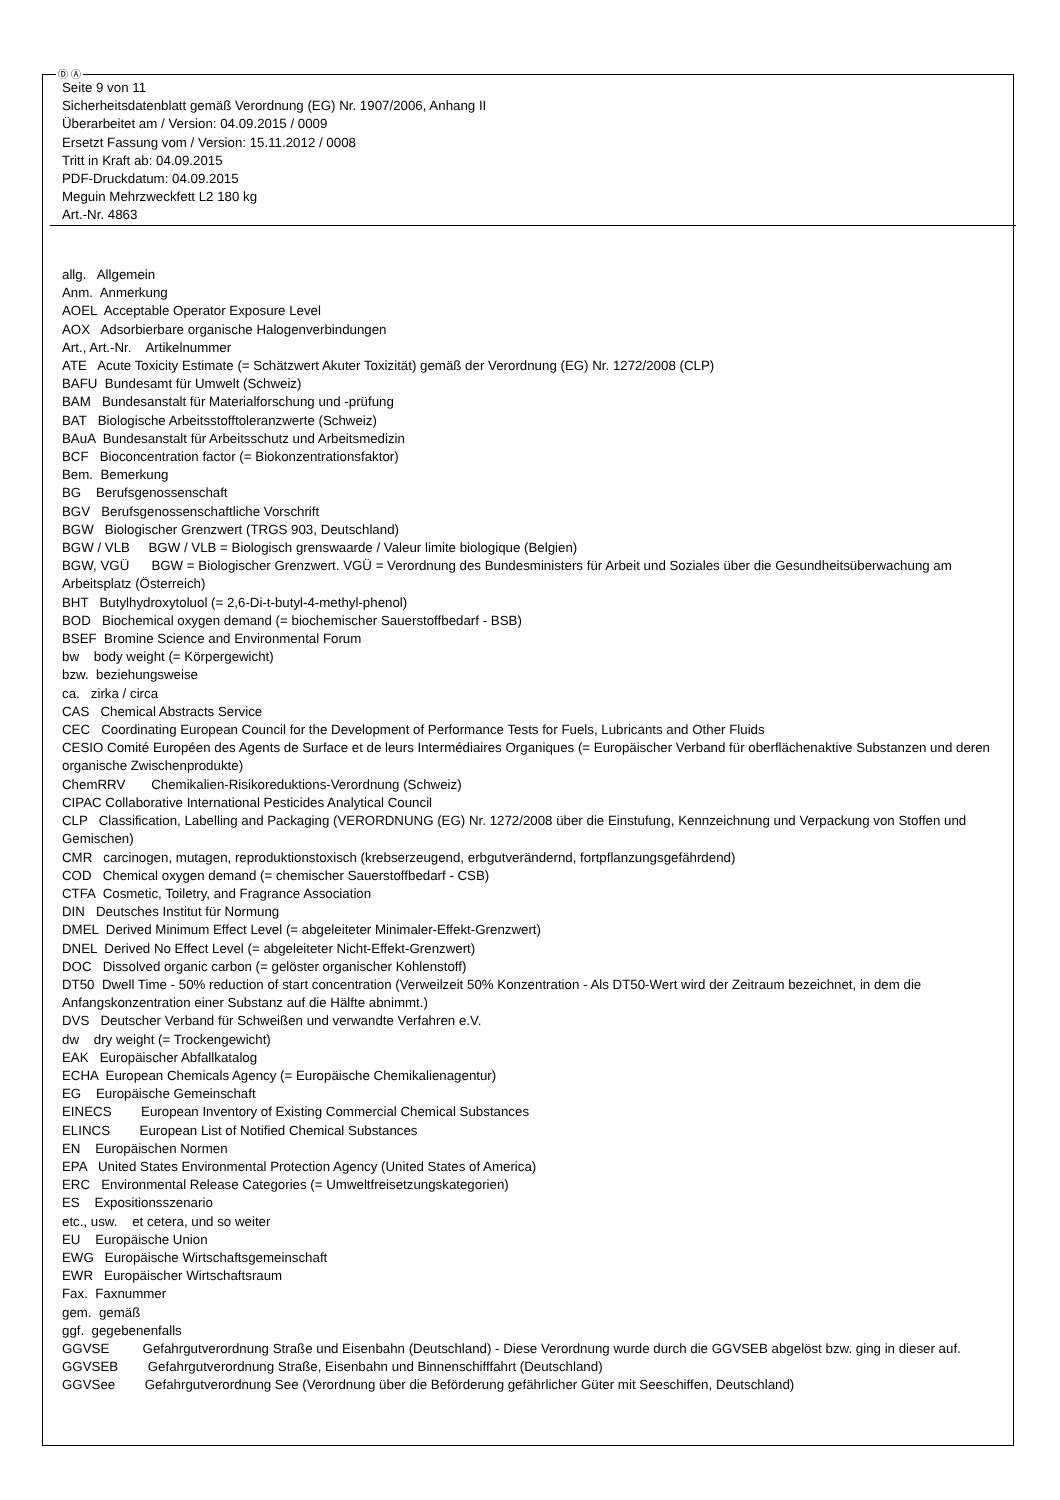Ⓓ Ⓐ
Seite 9 von 11
Sicherheitsdatenblatt gemäß Verordnung (EG) Nr. 1907/2006, Anhang II
Überarbeitet am / Version: 04.09.2015 / 0009
Ersetzt Fassung vom / Version: 15.11.2012 / 0008
Tritt in Kraft ab: 04.09.2015
PDF-Druckdatum: 04.09.2015
Meguin Mehrzweckfett L2 180 kg
Art.-Nr. 4863
allg. Allgemein
Anm. Anmerkung
AOEL Acceptable Operator Exposure Level
AOX Adsorbierbare organische Halogenverbindungen
Art., Art.-Nr. Artikelnummer
ATE Acute Toxicity Estimate (= Schätzwert Akuter Toxizität) gemäß der Verordnung (EG) Nr. 1272/2008 (CLP)
BAFU Bundesamt für Umwelt (Schweiz)
BAM Bundesanstalt für Materialforschung und -prüfung
BAT Biologische Arbeitsstofftoleranzwerte (Schweiz)
BAuA Bundesanstalt für Arbeitsschutz und Arbeitsmedizin
BCF Bioconcentration factor (= Biokonzentrationsfaktor)
Bem. Bemerkung
BG Berufsgenossenschaft
BGV Berufsgenossenschaftliche Vorschrift
BGW Biologischer Grenzwert (TRGS 903, Deutschland)
BGW / VLB BGW / VLB = Biologisch grenswaarde / Valeur limite biologique (Belgien)
BGW, VGÜ BGW = Biologischer Grenzwert. VGÜ = Verordnung des Bundesministers für Arbeit und Soziales über die Gesundheitsüberwachung am Arbeitsplatz (Österreich)
BHT Butylhydroxytoluol (= 2,6-Di-t-butyl-4-methyl-phenol)
BOD Biochemical oxygen demand (= biochemischer Sauerstoffbedarf - BSB)
BSEF Bromine Science and Environmental Forum
bw body weight (= Körpergewicht)
bzw. beziehungsweise
ca. zirka / circa
CAS Chemical Abstracts Service
CEC Coordinating European Council for the Development of Performance Tests for Fuels, Lubricants and Other Fluids
CESIO Comité Européen des Agents de Surface et de leurs Intermédiaires Organiques (= Europäischer Verband für oberflächenaktive Substanzen und deren organische Zwischenprodukte)
ChemRRV Chemikalien-Risikoreduktions-Verordnung (Schweiz)
CIPAC Collaborative International Pesticides Analytical Council
CLP Classification, Labelling and Packaging (VERORDNUNG (EG) Nr. 1272/2008 über die Einstufung, Kennzeichnung und Verpackung von Stoffen und Gemischen)
CMR carcinogen, mutagen, reproduktionstoxisch (krebserzeugend, erbgutverändernd, fortpflanzungsgefährdend)
COD Chemical oxygen demand (= chemischer Sauerstoffbedarf - CSB)
CTFA Cosmetic, Toiletry, and Fragrance Association
DIN Deutsches Institut für Normung
DMEL Derived Minimum Effect Level (= abgeleiteter Minimaler-Effekt-Grenzwert)
DNEL Derived No Effect Level (= abgeleiteter Nicht-Effekt-Grenzwert)
DOC Dissolved organic carbon (= gelöster organischer Kohlenstoff)
DT50 Dwell Time - 50% reduction of start concentration (Verweilzeit 50% Konzentration - Als DT50-Wert wird der Zeitraum bezeichnet, in dem die Anfangskonzentration einer Substanz auf die Hälfte abnimmt.)
DVS Deutscher Verband für Schweißen und verwandte Verfahren e.V.
dw dry weight (= Trockengewicht)
EAK Europäischer Abfallkatalog
ECHA European Chemicals Agency (= Europäische Chemikalienagentur)
EG Europäische Gemeinschaft
EINECS European Inventory of Existing Commercial Chemical Substances
ELINCS European List of Notified Chemical Substances
EN Europäischen Normen
EPA United States Environmental Protection Agency (United States of America)
ERC Environmental Release Categories (= Umweltfreisetzungskategorien)
ES Expositionsszenario
etc., usw. et cetera, und so weiter
EU Europäische Union
EWG Europäische Wirtschaftsgemeinschaft
EWR Europäischer Wirtschaftsraum
Fax. Faxnummer
gem. gemäß
ggf. gegebenenfalls
GGVSE Gefahrgutverordnung Straße und Eisenbahn (Deutschland) - Diese Verordnung wurde durch die GGVSEB abgelöst bzw. ging in dieser auf.
GGVSEB Gefahrgutverordnung Straße, Eisenbahn und Binnenschifffahrt (Deutschland)
GGVSee Gefahrgutverordnung See (Verordnung über die Beförderung gefährlicher Güter mit Seeschiffen, Deutschland)